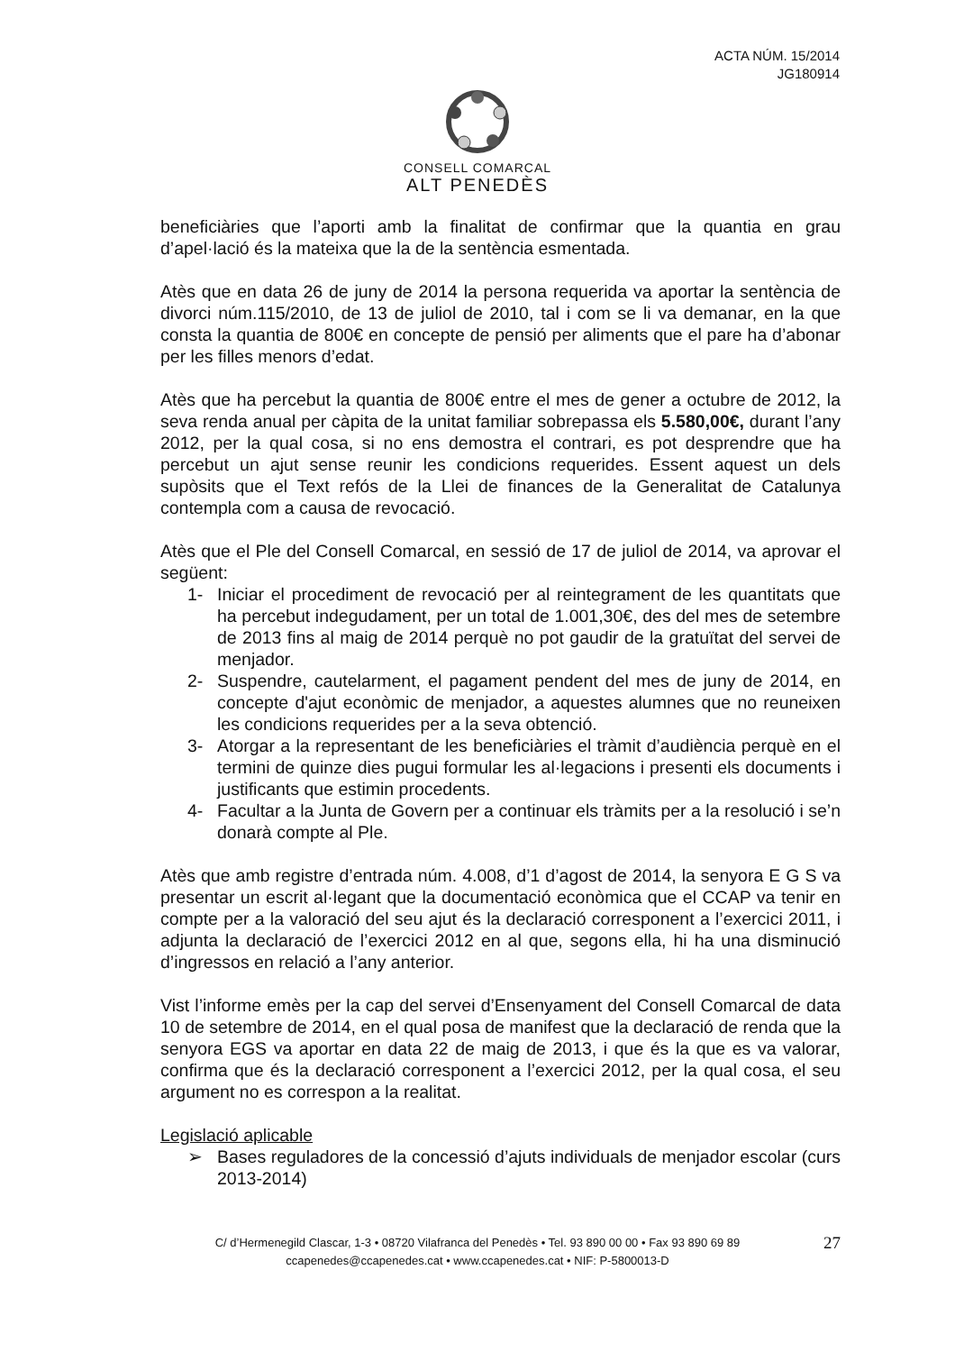ACTA NÚM. 15/2014
JG180914
CONSELL COMARCAL
ALT PENEDÈS
beneficiàries que l’aporti amb la finalitat de confirmar que la quantia en grau d’apel·lació és la mateixa que la de la sentència esmentada.
Atès que en data 26 de juny de 2014 la persona requerida va aportar la sentència de divorci núm.115/2010, de 13 de juliol de 2010, tal i com se li va demanar, en la que consta la quantia de 800€ en concepte de pensió per aliments que el pare ha d’abonar per les filles menors d’edat.
Atès que ha percebut la quantia de 800€ entre el mes de gener a octubre de 2012, la seva renda anual per càpita de la unitat familiar sobrepassa els 5.580,00€, durant l’any 2012, per la qual cosa, si no ens demostra el contrari, es pot desprendre que ha percebut un ajut sense reunir les condicions requerides. Essent aquest un dels supòsits que el Text refós de la Llei de finances de la Generalitat de Catalunya contempla com a causa de revocació.
Atès que el Ple del Consell Comarcal, en sessió de 17 de juliol de 2014, va aprovar el següent:
1- Iniciar el procediment de revocació per al reintegrament de les quantitats que ha percebut indegudament, per un total de 1.001,30€, des del mes de setembre de 2013 fins al maig de 2014 perquè no pot gaudir de la gratuïtat del servei de menjador.
2- Suspendre, cautelarment, el pagament pendent del mes de juny de 2014, en concepte d'ajut econòmic de menjador, a aquestes alumnes que no reuneixen les condicions requerides per a la seva obtenció.
3- Atorgar a la representant de les beneficiàries el tràmit d’audiència perquè en el termini de quinze dies pugui formular les al·legacions i presenti els documents i justificants que estimin procedents.
4- Facultar a la Junta de Govern per a continuar els tràmits per a la resolució i se’n donarà compte al Ple.
Atès que amb registre d’entrada núm. 4.008, d’1 d’agost de 2014, la senyora E G S va presentar un escrit al·legant que la documentació econòmica que el CCAP va tenir en compte per a la valoració del seu ajut és la declaració corresponent a l’exercici 2011, i adjunta la declaració de l’exercici 2012 en al que, segons ella, hi ha una disminució d’ingressos en relació a l’any anterior.
Vist l’informe emès per la cap del servei d’Ensenyament del Consell Comarcal de data 10 de setembre de 2014, en el qual posa de manifest que la declaració de renda que la senyora EGS va aportar en data 22 de maig de 2013, i que és la que es va valorar, confirma que és la declaració corresponent a l’exercici 2012, per la qual cosa, el seu argument no es correspon a la realitat.
Legislació aplicable
➢ Bases reguladores de la concessió d’ajuts individuals de menjador escolar (curs 2013-2014)
C/ d’Hermenegild Clascar, 1-3 • 08720 Vilafranca del Penedès • Tel. 93 890 00 00 • Fax 93 890 69 89
ccapenedes@ccapenedes.cat • www.ccapenedes.cat • NIF: P-5800013-D
27